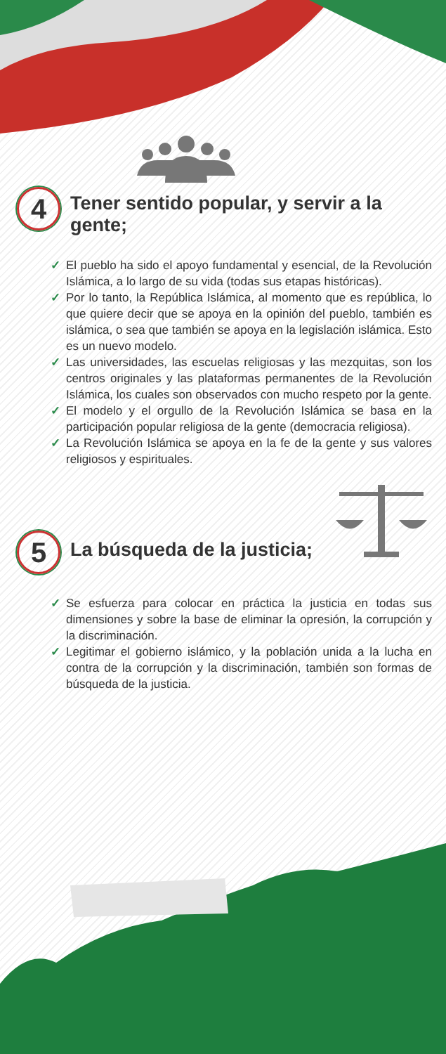4 Tener sentido popular, y servir a la gente;
✓ El pueblo ha sido el apoyo fundamental y esencial, de la Revolución Islámica, a lo largo de su vida (todas sus etapas históricas).
✓ Por lo tanto, la República Islámica, al momento que es república, lo que quiere decir que se apoya en la opinión del pueblo, también es islámica, o sea que también se apoya en la legislación islámica. Esto es un nuevo modelo.
✓ Las universidades, las escuelas religiosas y las mezquitas, son los centros originales y las plataformas permanentes de la Revolución Islámica, los cuales son observados con mucho respeto por la gente.
✓ El modelo y el orgullo de la Revolución Islámica se basa en la participación popular religiosa de la gente (democracia religiosa).
✓ La Revolución Islámica se apoya en la fe de la gente y sus valores religiosos y espirituales.
5 La búsqueda de la justicia;
✓ Se esfuerza para colocar en práctica la justicia en todas sus dimensiones y sobre la base de eliminar la opresión, la corrupción y la discriminación.
✓ Legitimar el gobierno islámico, y la población unida a la lucha en contra de la corrupción y la discriminación, también son formas de búsqueda de la justicia.